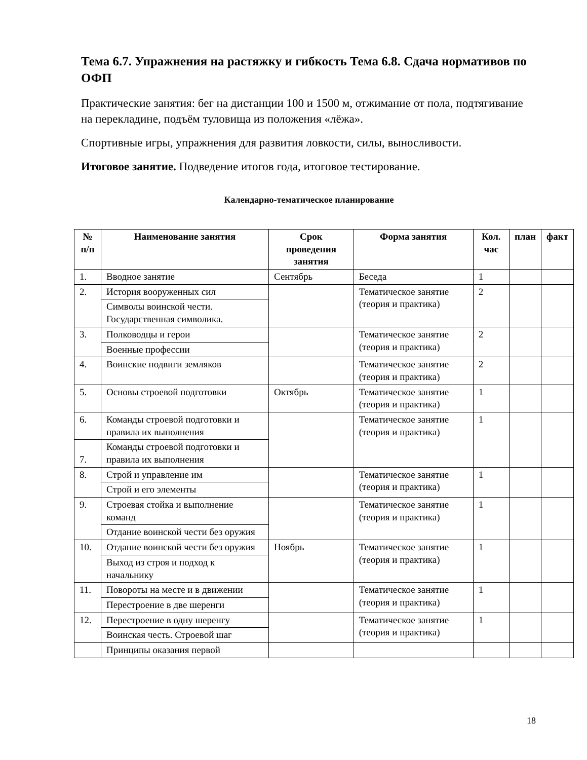Тема 6.7. Упражнения на растяжку и гибкость Тема 6.8. Сдача нормативов по ОФП
Практические занятия: бег на дистанции 100 и 1500 м, отжимание от пола, подтягивание на перекладине, подъём туловища из положения «лёжа».
Спортивные игры, упражнения для развития ловкости, силы, выносливости.
Итоговое занятие. Подведение итогов года, итоговое тестирование.
Календарно-тематическое планирование
| № п/п | Наименование занятия | Срок проведения занятия | Форма занятия | Кол. час | план | факт |
| --- | --- | --- | --- | --- | --- | --- |
| 1. | Вводное занятие | Сентябрь | Беседа | 1 | | |
| 2. | История вооруженных сил | | Тематическое занятие (теория и практика) | 2 | | |
| | Символы воинской чести. Государственная символика. | | | | | |
| 3. | Полководцы и герои | | Тематическое занятие (теория и практика) | 2 | | |
| | Военные профессии | | | | | |
| 4. | Воинские подвиги земляков | | Тематическое занятие (теория и практика) | 2 | | |
| 5. | Основы строевой подготовки | Октябрь | Тематическое занятие (теория и практика) | 1 | | |
| 6. | Команды строевой подготовки и правила их выполнения | | Тематическое занятие (теория и практика) | 1 | | |
| 7. | Команды строевой подготовки и правила их выполнения | | | | | |
| 8. | Строй и управление им | | Тематическое занятие (теория и практика) | 1 | | |
| | Строй и его элементы | | | | | |
| 9. | Строевая стойка и выполнение команд | | Тематическое занятие (теория и практика) | 1 | | |
| | Отдание воинской чести без оружия | | | | | |
| 10. | Отдание воинской чести без оружия | Ноябрь | Тематическое занятие (теория и практика) | 1 | | |
| | Выход из строя и подход к начальнику | | | | | |
| 11. | Повороты на месте и в движении | | Тематическое занятие (теория и практика) | 1 | | |
| | Перестроение в две шеренги | | | | | |
| 12. | Перестроение в одну шеренгу | | Тематическое занятие (теория и практика) | 1 | | |
| | Воинская честь. Строевой шаг | | | | | |
| | Принципы оказания первой | | | | | |
18